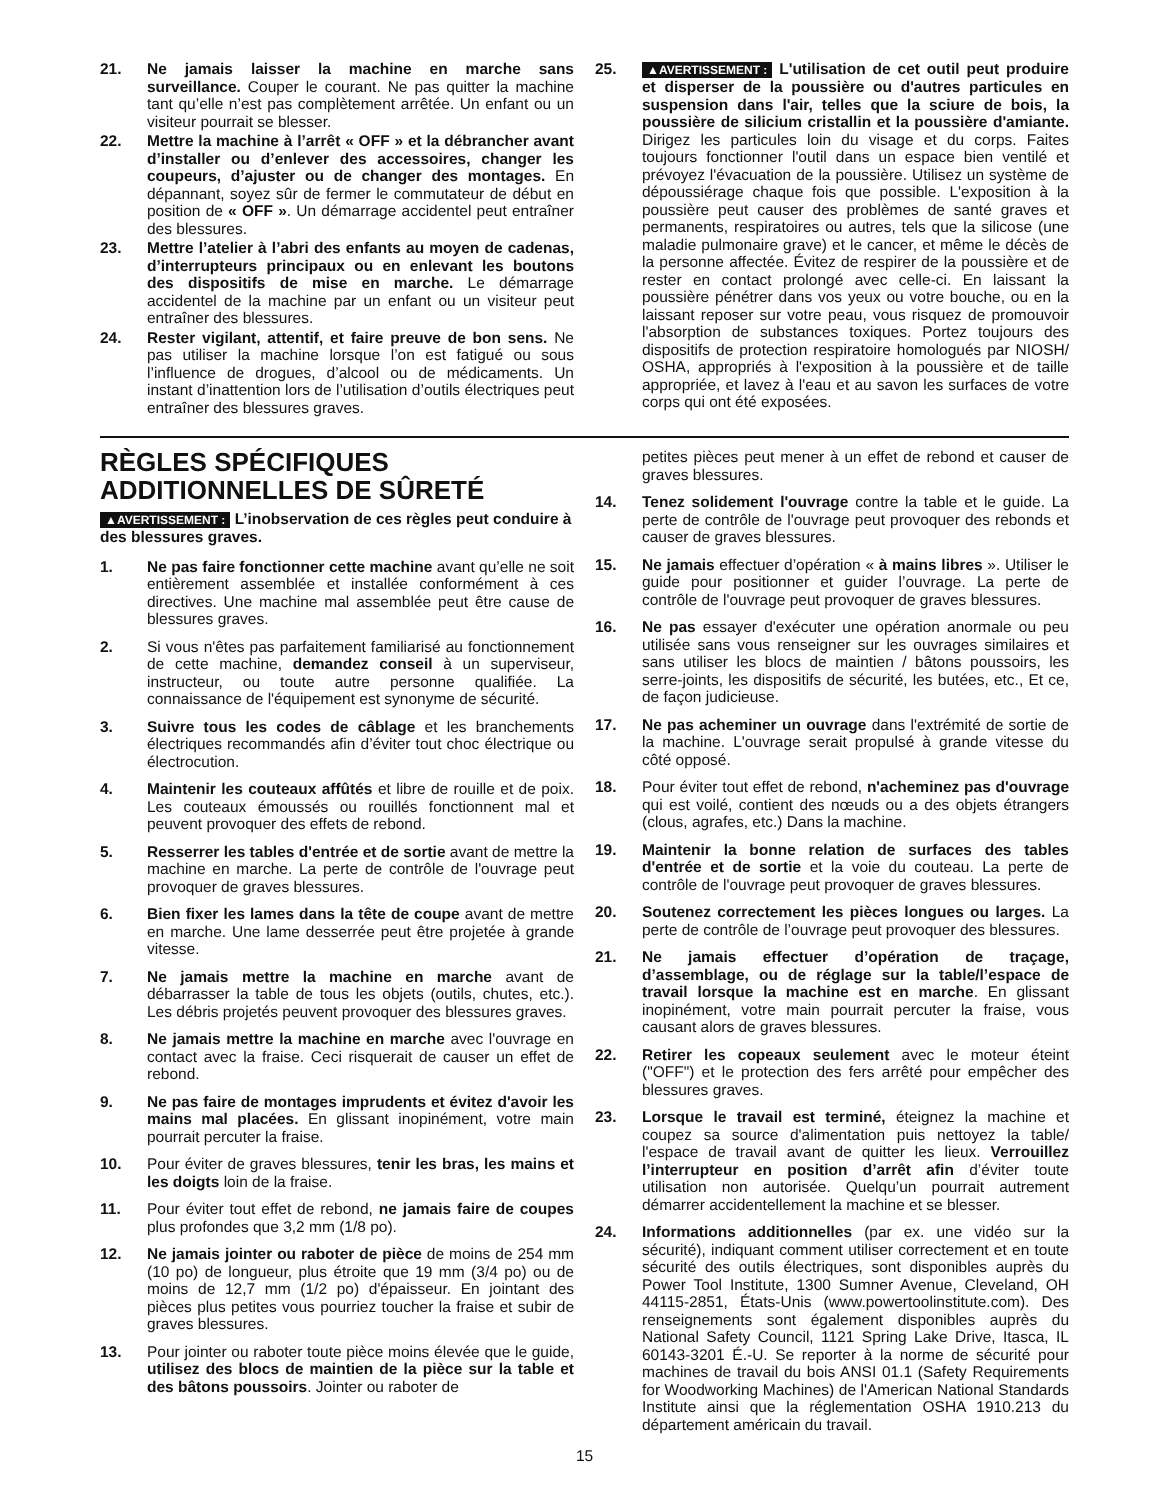21. Ne jamais laisser la machine en marche sans surveillance. Couper le courant. Ne pas quitter la machine tant qu’elle n’est pas complètement arrêtée. Un enfant ou un visiteur pourrait se blesser.
22. Mettre la machine à l’arrêt « OFF » et la débrancher avant d’installer ou d’enlever des accessoires, changer les coupeurs, d’ajuster ou de changer des montages. En dépannant, soyez sûr de fermer le commutateur de début en position de « OFF ». Un démarrage accidentel peut entraîner des blessures.
23. Mettre l’atelier à l’abri des enfants au moyen de cadenas, d’interrupteurs principaux ou en enlevant les boutons des dispositifs de mise en marche. Le démarrage accidentel de la machine par un enfant ou un visiteur peut entraîner des blessures.
24. Rester vigilant, attentif, et faire preuve de bon sens. Ne pas utiliser la machine lorsque l’on est fatigué ou sous l’influence de drogues, d’alcool ou de médicaments. Un instant d’inattention lors de l’utilisation d’outils électriques peut entraîner des blessures graves.
25. ▲AVERTISSEMENT : L'utilisation de cet outil peut produire et disperser de la poussière ou d'autres particules en suspension dans l'air, telles que la sciure de bois, la poussière de silicium cristallin et la poussière d'amiante. Dirigez les particules loin du visage et du corps. Faites toujours fonctionner l'outil dans un espace bien ventilé et prévoyez l'évacuation de la poussière. Utilisez un système de dépoussiérage chaque fois que possible. L'exposition à la poussière peut causer des problèmes de santé graves et permanents, respiratoires ou autres, tels que la silicose (une maladie pulmonaire grave) et le cancer, et même le décès de la personne affectée. Évitez de respirer de la poussière et de rester en contact prolongé avec celle-ci. En laissant la poussière pénétrer dans vos yeux ou votre bouche, ou en la laissant reposer sur votre peau, vous risquez de promouvoir l'absorption de substances toxiques. Portez toujours des dispositifs de protection respiratoire homologués par NIOSH/ OSHA, appropriés à l'exposition à la poussière et de taille appropriée, et lavez à l'eau et au savon les surfaces de votre corps qui ont été exposées.
RÈGLES SPÉCIFIQUES ADDITIONNELLES DE SÛRETÉ
▲AVERTISSEMENT : L’inobservation de ces règles peut conduire à des blessures graves.
1. Ne pas faire fonctionner cette machine avant qu’elle ne soit entièrement assemblée et installée conformément à ces directives. Une machine mal assemblée peut être cause de blessures graves.
2. Si vous n'êtes pas parfaitement familiarisé au fonctionnement de cette machine, demandez conseil à un superviseur, instructeur, ou toute autre personne qualifiée. La connaissance de l'équipement est synonyme de sécurité.
3. Suivre tous les codes de câblage et les branchements électriques recommandés afin d’éviter tout choc électrique ou électrocution.
4. Maintenir les couteaux affûtés et libre de rouille et de poix. Les couteaux émoussés ou rouillés fonctionnent mal et peuvent provoquer des effets de rebond.
5. Resserrer les tables d'entrée et de sortie avant de mettre la machine en marche. La perte de contrôle de l'ouvrage peut provoquer de graves blessures.
6. Bien fixer les lames dans la tête de coupe avant de mettre en marche. Une lame desserrée peut être projetée à grande vitesse.
7. Ne jamais mettre la machine en marche avant de débarrasser la table de tous les objets (outils, chutes, etc.). Les débris projetés peuvent provoquer des blessures graves.
8. Ne jamais mettre la machine en marche avec l'ouvrage en contact avec la fraise. Ceci risquerait de causer un effet de rebond.
9. Ne pas faire de montages imprudents et évitez d'avoir les mains mal placées. En glissant inopinément, votre main pourrait percuter la fraise.
10. Pour éviter de graves blessures, tenir les bras, les mains et les doigts loin de la fraise.
11. Pour éviter tout effet de rebond, ne jamais faire de coupes plus profondes que 3,2 mm (1/8 po).
12. Ne jamais jointer ou raboter de pièce de moins de 254 mm (10 po) de longueur, plus étroite que 19 mm (3/4 po) ou de moins de 12,7 mm (1/2 po) d'épaisseur. En jointant des pièces plus petites vous pourriez toucher la fraise et subir de graves blessures.
13. Pour jointer ou raboter toute pièce moins élevée que le guide, utilisez des blocs de maintien de la pièce sur la table et des bâtons poussoirs. Jointer ou raboter de
petites pièces peut mener à un effet de rebond et causer de graves blessures.
14. Tenez solidement l'ouvrage contre la table et le guide. La perte de contrôle de l'ouvrage peut provoquer des rebonds et causer de graves blessures.
15. Ne jamais effectuer d’opération « à mains libres ». Utiliser le guide pour positionner et guider l’ouvrage. La perte de contrôle de l'ouvrage peut provoquer de graves blessures.
16. Ne pas essayer d'exécuter une opération anormale ou peu utilisée sans vous renseigner sur les ouvrages similaires et sans utiliser les blocs de maintien / bâtons poussoirs, les serre-joints, les dispositifs de sécurité, les butées, etc., Et ce, de façon judicieuse.
17. Ne pas acheminer un ouvrage dans l'extrémité de sortie de la machine. L'ouvrage serait propulsé à grande vitesse du côté opposé.
18. Pour éviter tout effet de rebond, n'acheminez pas d'ouvrage qui est voilé, contient des nœuds ou a des objets étrangers (clous, agrafes, etc.) Dans la machine.
19. Maintenir la bonne relation de surfaces des tables d'entrée et de sortie et la voie du couteau. La perte de contrôle de l'ouvrage peut provoquer de graves blessures.
20. Soutenez correctement les pièces longues ou larges. La perte de contrôle de l’ouvrage peut provoquer des blessures.
21. Ne jamais effectuer d’opération de traçage, d’assemblage, ou de réglage sur la table/l’espace de travail lorsque la machine est en marche. En glissant inopinément, votre main pourrait percuter la fraise, vous causant alors de graves blessures.
22. Retirer les copeaux seulement avec le moteur éteint ("OFF") et le protection des fers arrêté pour empêcher des blessures graves.
23. Lorsque le travail est terminé, éteignez la machine et coupez sa source d'alimentation puis nettoyez la table/ l'espace de travail avant de quitter les lieux. Verrouillez l’interrupteur en position d’arrêt afin d’éviter toute utilisation non autorisée. Quelqu’un pourrait autrement démarrer accidentellement la machine et se blesser.
24. Informations additionnelles (par ex. une vidéo sur la sécurité), indiquant comment utiliser correctement et en toute sécurité des outils électriques, sont disponibles auprès du Power Tool Institute, 1300 Sumner Avenue, Cleveland, OH 44115-2851, États-Unis (www.powertoolinstitute.com). Des renseignements sont également disponibles auprès du National Safety Council, 1121 Spring Lake Drive, Itasca, IL 60143-3201 É.-U. Se reporter à la norme de sécurité pour machines de travail du bois ANSI 01.1 (Safety Requirements for Woodworking Machines) de l'American National Standards Institute ainsi que la réglementation OSHA 1910.213 du département américain du travail.
15